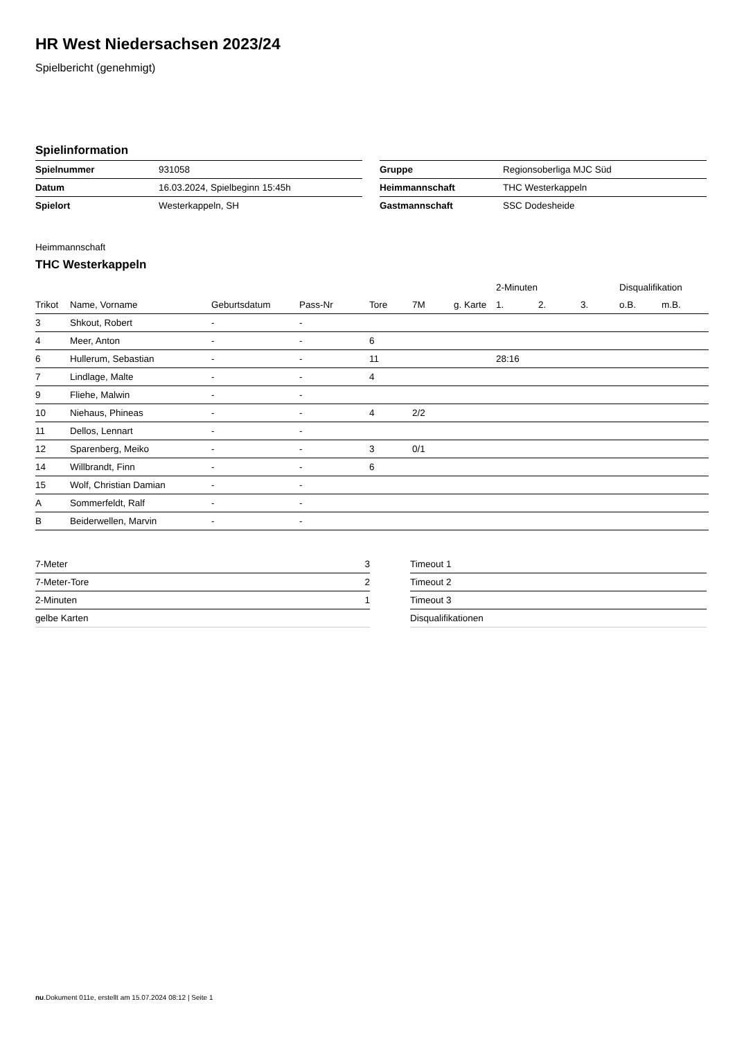HR West Niedersachsen 2023/24
Spielbericht (genehmigt)
Spielinformation
| Spielnummer | 931058 |
| Datum | 16.03.2024, Spielbeginn 15:45h |
| Spielort | Westerkappeln, SH |
| Gruppe | Regionsoberliga MJC Süd |
| Heimmannschaft | THC Westerkappeln |
| Gastmannschaft | SSC Dodesheide |
Heimmannschaft
THC Westerkappeln
| | | | | | | | 2-Minuten | | | Disqualifikation | |
| --- | --- | --- | --- | --- | --- | --- | --- | --- | --- | --- | --- |
| Trikot | Name, Vorname | Geburtsdatum | Pass-Nr | Tore | 7M | g. Karte | 1. | 2. | 3. | o.B. | m.B. |
| 3 | Shkout, Robert | - | - | | | | | | | | |
| 4 | Meer, Anton | - | - | 6 | | | | | | | |
| 6 | Hullerum, Sebastian | - | - | 11 | | | 28:16 | | | | |
| 7 | Lindlage, Malte | - | - | 4 | | | | | | | |
| 9 | Fliehe, Malwin | - | - | | | | | | | | |
| 10 | Niehaus, Phineas | - | - | 4 | 2/2 | | | | | | |
| 11 | Dellos, Lennart | - | - | | | | | | | | |
| 12 | Sparenberg, Meiko | - | - | 3 | 0/1 | | | | | | |
| 14 | Willbrandt, Finn | - | - | 6 | | | | | | | |
| 15 | Wolf, Christian Damian | - | - | | | | | | | | |
| A | Sommerfeldt, Ralf | - | - | | | | | | | | |
| B | Beiderwellen, Marvin | - | - | | | | | | | | |
| 7-Meter | 3 |
| 7-Meter-Tore | 2 |
| 2-Minuten | 1 |
| gelbe Karten | |
| Timeout 1 |
| Timeout 2 |
| Timeout 3 |
| Disqualifikationen |
nu.Dokument 011e, erstellt am 15.07.2024 08:12 | Seite 1